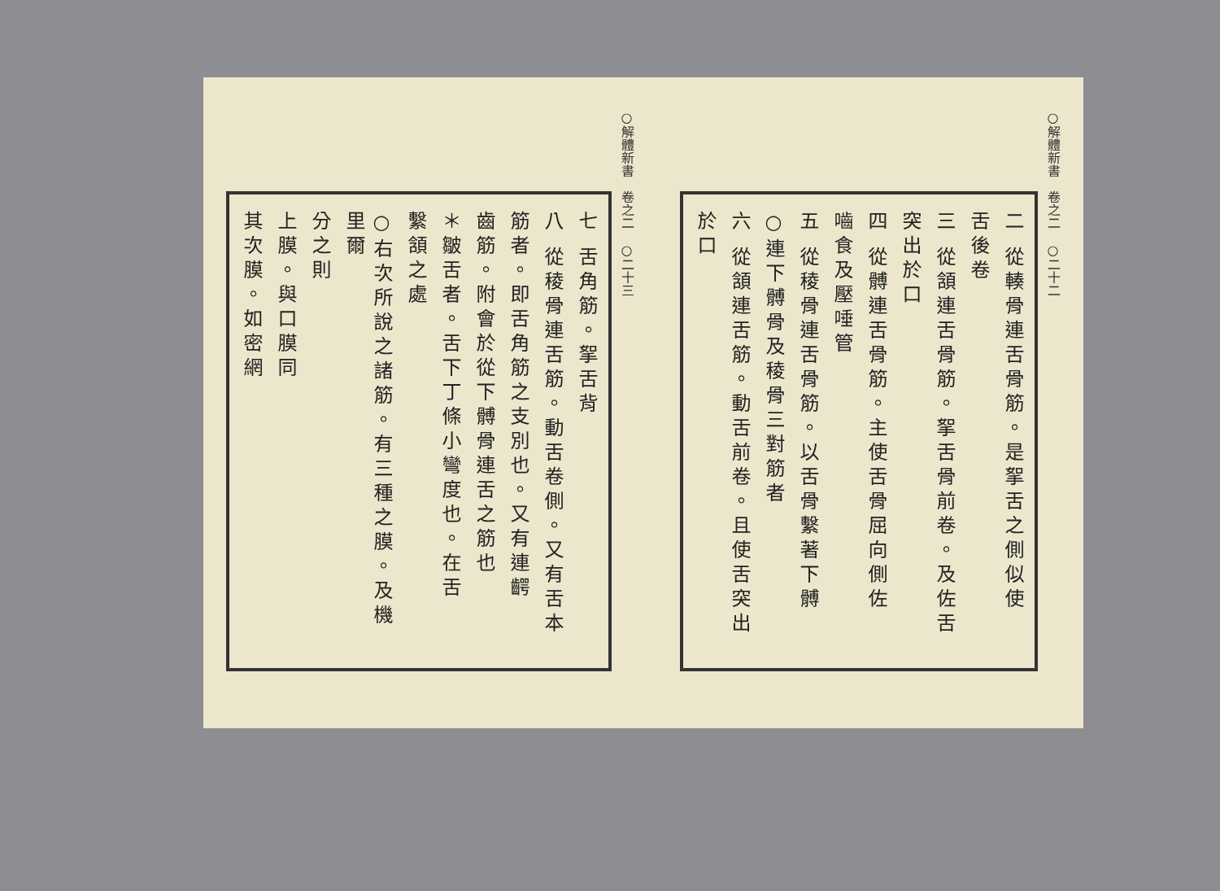○解體新書　卷之二　○二十三
七 舌角筋。挐舌背
八 從稜骨連舌筋。動舌卷側。又有舌本
筋者。即舌角筋之支別也。又有連齶
齒筋。附會於從下髆骨連舌之筋也
＊皺舌者。舌下丁條小彎度也。在舌
繫頷之處
○右次所說之諸筋。有三種之膜。及機里爾
分之則
上膜。與口膜同
其次膜。如密網
○解體新書　卷之二　○二十二
二 從輳骨連舌骨筋。是挐舌之側似使
舌後卷
三 從頷連舌骨筋。挐舌骨前卷。及佐舌
突出於口
四 從髆連舌骨筋。主使舌骨屈向側佐
嚙食及壓唾管
五 從稜骨連舌骨筋。以舌骨繫著下髆
○連下髆骨及稜骨三對筋者
六 從頷連舌筋。動舌前卷。且使舌突出
於口